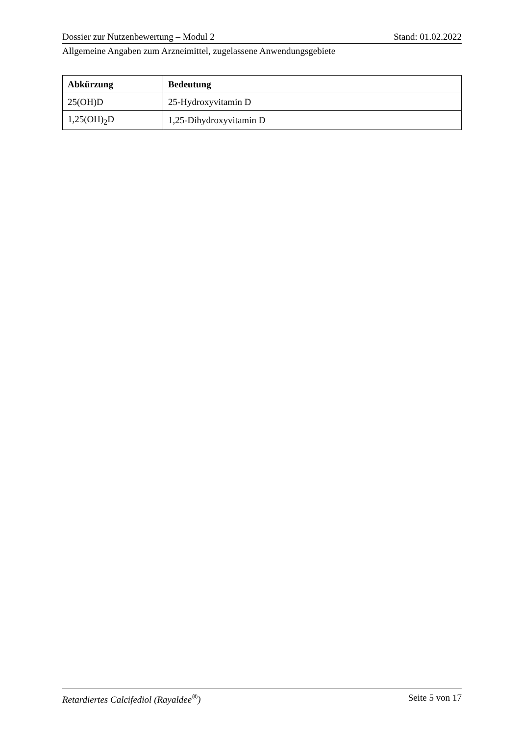Dossier zur Nutzenbewertung – Modul 2 Stand: 01.02.2022
Allgemeine Angaben zum Arzneimittel, zugelassene Anwendungsgebiete
| Abkürzung | Bedeutung |
| --- | --- |
| 25(OH)D | 25-Hydroxyvitamin D |
| 1,25(OH)<sub>2</sub>D | 1,25-Dihydroxyvitamin D |
Retardiertes Calcifediol (Rayaldee<sup>®</sup>) Seite 5 von 17